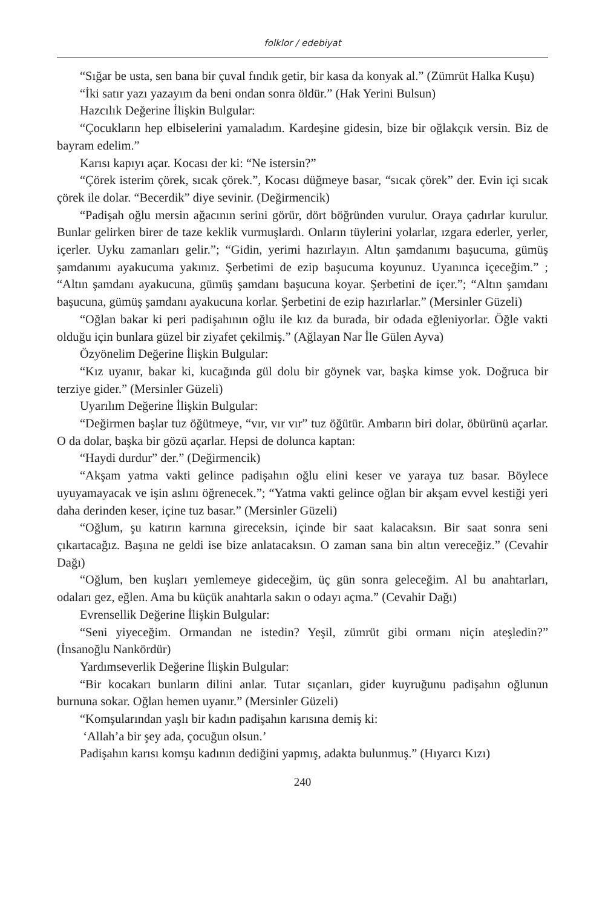folklor / edebiyat
“Sığar be usta, sen bana bir çuval fındık getir, bir kasa da konyak al.” (Zümrüt Halka Kuşu)
“İki satır yazı yazayım da beni ondan sonra öldür.” (Hak Yerini Bulsun)
Hazcılık Değerine İlişkin Bulgular:
“Çocukların hep elbiselerini yamaladım. Kardeşine gidesin, bize bir oğlakçık versin. Biz de bayram edelim.”
Karısı kapıyı açar. Kocası der ki: “Ne istersin?”
“Çörek isterim çörek, sıcak çörek.”, Kocası düğmeye basar, “sıcak çörek” der. Evin içi sıcak çörek ile dolar. “Becerdik” diye sevinir. (Değirmencik)
“Padişah oğlu mersin ağacının serini görür, dört böğründen vurulur. Oraya çadırlar kurulur. Bunlar gelirken birer de taze keklik vurmuşlardı. Onların tüylerini yolarlar, ızgara ederler, yerler, içerler. Uyku zamanları gelir.”; “Gidin, yerimi hazırlayın. Altın şamdanımı başucuma, gümüş şamdanımı ayakucuma yakınız. Şerbetimi de ezip başucuma koyunuz. Uyanınca içeceğim.” ; “Altın şamdanı ayakucuna, gümüş şamdanı başucuna koyar. Şerbetini de içer.”; “Altın şamdanı başucuna, gümüş şamdanı ayakucuna korlar. Şerbetini de ezip hazırlarlar.” (Mersinler Güzeli)
“Oğlan bakar ki peri padişahının oğlu ile kız da burada, bir odada eğleniyorlar. Öğle vakti olduğu için bunlara güzel bir ziyafet çekilmiş.” (Ağlayan Nar İle Gülen Ayva)
Özyönelim Değerine İlişkin Bulgular:
“Kız uyanır, bakar ki, kucağında gül dolu bir göynek var, başka kimse yok. Doğruca bir terziye gider.” (Mersinler Güzeli)
Uyarılım Değerine İlişkin Bulgular:
“Değirmen başlar tuz öğütmeye, “vır, vır vır” tuz öğütür. Ambarın biri dolar, öbürünü açarlar. O da dolar, başka bir gözü açarlar. Hepsi de dolunca kaptan:
“Haydi durdur” der.” (Değirmencik)
“Akşam yatma vakti gelince padişahın oğlu elini keser ve yaraya tuz basar. Böylece uyuyamayacak ve işin aslını öğrenecek.”; “Yatma vakti gelince oğlan bir akşam evvel kestiği yeri daha derinden keser, içine tuz basar.” (Mersinler Güzeli)
“Oğlum, şu katırın karnına gireceksin, içinde bir saat kalacaksın. Bir saat sonra seni çıkartacağız. Başına ne geldi ise bize anlatacaksın. O zaman sana bin altın vereceğiz.” (Cevahir Dağı)
“Oğlum, ben kuşları yemlemeye gideceğim, üç gün sonra geleceğim. Al bu anahtarları, odaları gez, eğlen. Ama bu küçük anahtarla sakın o odayı açma.” (Cevahir Dağı)
Evrensellik Değerine İlişkin Bulgular:
“Seni yiyeceğim. Ormandan ne istedin? Yeşil, zümrüt gibi ormanı niçin ateşledin?” (İnsanoğlu Nankördür)
Yardımseverlik Değerine İlişkin Bulgular:
“Bir kocakarı bunların dilini anlar. Tutar sıçanları, gider kuyruğunu padişahın oğlunun burnuna sokar. Oğlan hemen uyanır.” (Mersinler Güzeli)
“Komşularından yaşlı bir kadın padişahın karısına demiş ki:
‘Allah’a bir şey ada, çocuğun olsun.’
Padişahın karısı komşu kadının dediğini yapmış, adakta bulunmuş.” (Hıyarcı Kızı)
240